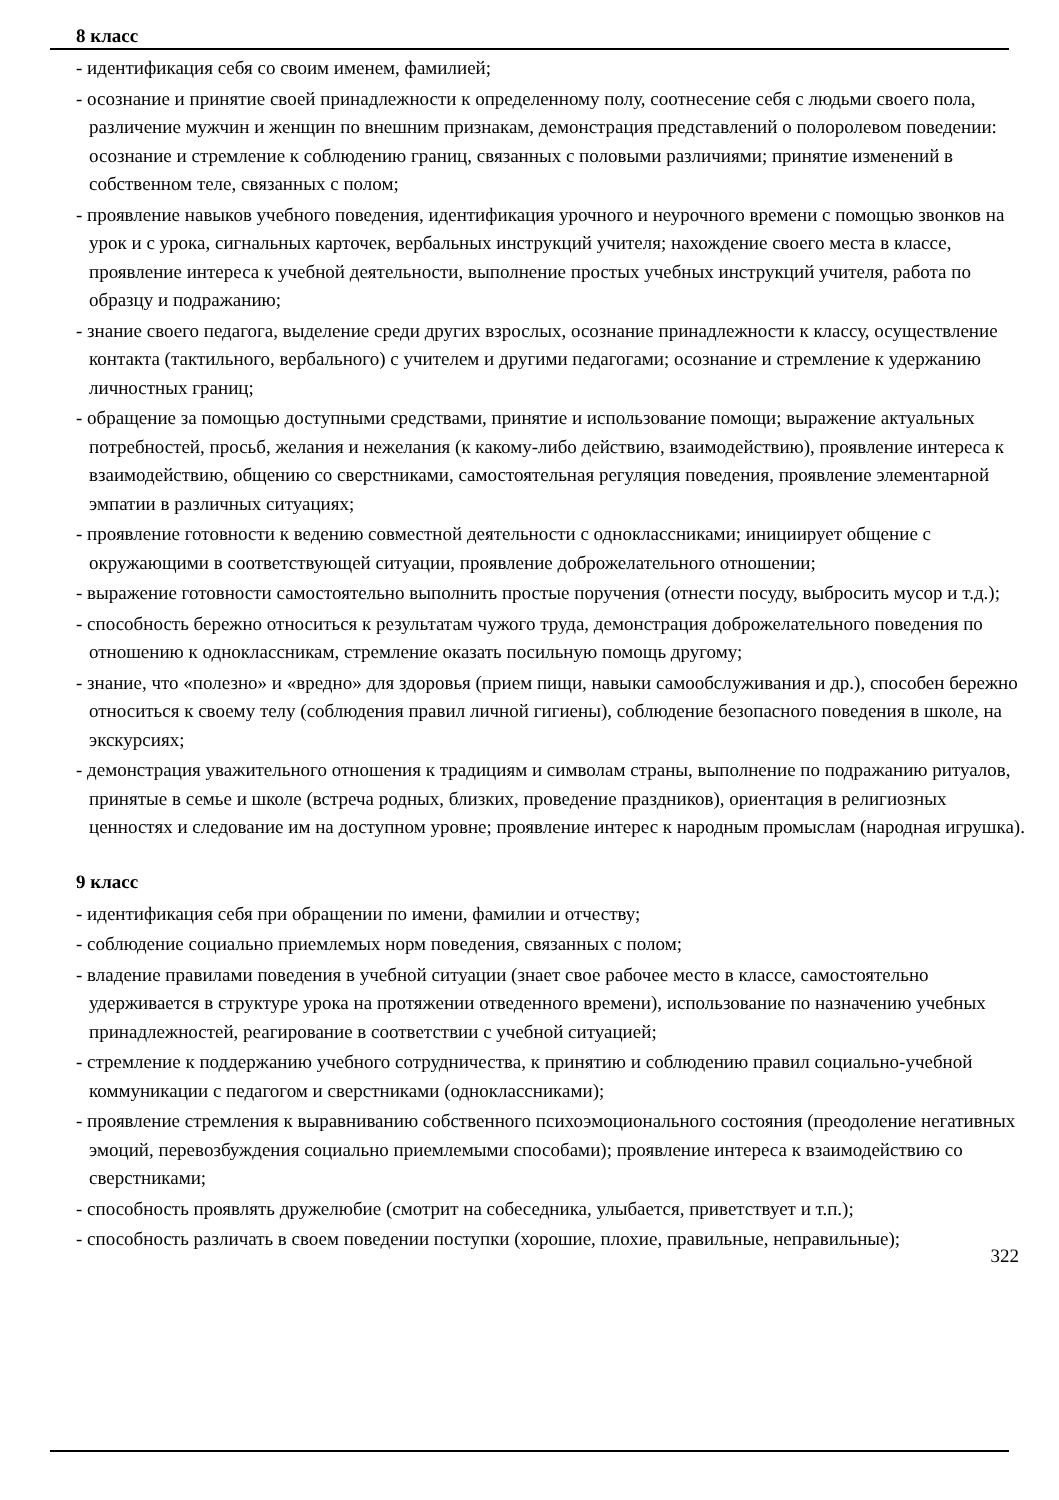8 класс
- идентификация себя со своим именем, фамилией;
- осознание и принятие своей принадлежности к определенному полу, соотнесение себя с людьми своего пола, различение мужчин и женщин по внешним признакам, демонстрация представлений о полоролевом поведении: осознание и стремление к соблюдению границ, связанных с половыми различиями; принятие изменений в собственном теле, связанных с полом;
- проявление навыков учебного поведения, идентификация урочного и неурочного времени с помощью звонков на урок и с урока, сигнальных карточек, вербальных инструкций учителя; нахождение своего места в классе, проявление интереса к учебной деятельности, выполнение простых учебных инструкций учителя, работа по образцу и подражанию;
- знание своего педагога, выделение среди других взрослых, осознание принадлежности к классу, осуществление контакта (тактильного, вербального) с учителем и другими педагогами; осознание и стремление к удержанию личностных границ;
- обращение за помощью доступными средствами, принятие и использование помощи; выражение актуальных потребностей, просьб, желания и нежелания (к какому-либо действию, взаимодействию), проявление интереса к взаимодействию, общению со сверстниками, самостоятельная регуляция поведения, проявление элементарной эмпатии в различных ситуациях;
- проявление готовности к ведению совместной деятельности с одноклассниками; инициирует общение с окружающими в соответствующей ситуации, проявление доброжелательного отношении;
- выражение готовности самостоятельно выполнить простые поручения (отнести посуду, выбросить мусор и т.д.);
- способность бережно относиться к результатам чужого труда, демонстрация доброжелательного поведения по отношению к одноклассникам, стремление оказать посильную помощь другому;
- знание, что «полезно» и «вредно» для здоровья (прием пищи, навыки самообслуживания и др.), способен бережно относиться к своему телу (соблюдения правил личной гигиены), соблюдение безопасного поведения в школе, на экскурсиях;
- демонстрация уважительного отношения к традициям и символам страны, выполнение по подражанию ритуалов, принятые в семье и школе (встреча родных, близких, проведение праздников), ориентация в религиозных ценностях и следование им на доступном уровне; проявление интерес к народным промыслам (народная игрушка).
9 класс
- идентификация себя при обращении по имени, фамилии и отчеству;
- соблюдение социально приемлемых норм поведения, связанных с полом;
- владение правилами поведения в учебной ситуации (знает свое рабочее место в классе, самостоятельно удерживается в структуре урока на протяжении отведенного времени), использование по назначению учебных принадлежностей, реагирование в соответствии с учебной ситуацией;
- стремление к поддержанию учебного сотрудничества, к принятию и соблюдению правил социально-учебной коммуникации с педагогом и сверстниками (одноклассниками);
- проявление стремления к выравниванию собственного психоэмоционального состояния (преодоление негативных эмоций, перевозбуждения социально приемлемыми способами); проявление интереса к взаимодействию со сверстниками;
- способность проявлять дружелюбие (смотрит на собеседника, улыбается, приветствует и т.п.);
- способность различать в своем поведении поступки (хорошие, плохие, правильные, неправильные);
322